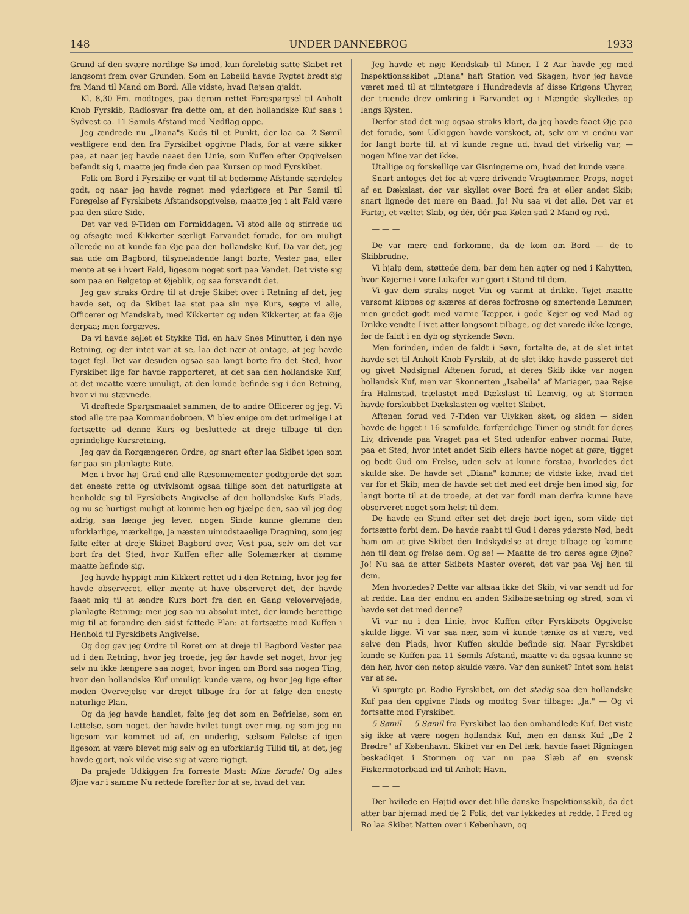148 UNDER DANNEBROG 1933
Grund af den svære nordlige Sø imod, kun foreløbig satte Skibet ret langsomt frem over Grunden. Som en Løbeild havde Rygtet bredt sig fra Mand til Mand om Bord. Alle vidste, hvad Rejsen gjaldt.
Kl. 8,30 Fm. modtoges, paa derom rettet Forespørgsel til Anholt Knob Fyrskib, Radiosvar fra dette om, at den hollandske Kuf saas i Sydvest ca. 11 Sømils Afstand med Nødflag oppe.
Jeg ændrede nu „Diana"s Kuds til et Punkt, der laa ca. 2 Sømil vestligere end den fra Fyrskibet opgivne Plads, for at være sikker paa, at naar jeg havde naaet den Linie, som Kuffen efter Opgivelsen befandt sig i, maatte jeg finde den paa Kursen op mod Fyrskibet.
Folk om Bord i Fyrskibe er vant til at bedømme Afstande særdeles godt, og naar jeg havde regnet med yderligere et Par Sømil til Forøgelse af Fyrskibets Afstandsopgivelse, maatte jeg i alt Fald være paa den sikre Side.
Det var ved 9-Tiden om Formiddagen. Vi stod alle og stirrede ud og afsøgte med Kikkerter særligt Farvandet forude, for om muligt allerede nu at kunde faa Øje paa den hollandske Kuf. Da var det, jeg saa ude om Bagbord, tilsyneladende langt borte, Vester paa, eller mente at se i hvert Fald, ligesom noget sort paa Vandet. Det viste sig som paa en Bølgetop et Øjeblik, og saa forsvandt det.
Jeg gav straks Ordre til at dreje Skibet over i Retning af det, jeg havde set, og da Skibet laa støt paa sin nye Kurs, søgte vi alle, Officerer og Mandskab, med Kikkerter og uden Kikkerter, at faa Øje derpaa; men forgæves.
Da vi havde sejlet et Stykke Tid, en halv Snes Minutter, i den nye Retning, og der intet var at se, laa det nær at antage, at jeg havde taget fejl. Det var desuden ogsaa saa langt borte fra det Sted, hvor Fyrskibet lige før havde rapporteret, at det saa den hollandske Kuf, at det maatte være umuligt, at den kunde befinde sig i den Retning, hvor vi nu stævnede.
Vi drøftede Spørgsmaalet sammen, de to andre Officerer og jeg. Vi stod alle tre paa Kommandobroen. Vi blev enige om det urimelige i at fortsætte ad denne Kurs og besluttede at dreje tilbage til den oprindelige Kursretning.
Jeg gav da Rorgængeren Ordre, og snart efter laa Skibet igen som før paa sin planlagte Rute.
Men i hvor høj Grad end alle Ræsonnementer godtgjorde det som det eneste rette og utvivlsomt ogsaa tillige som det naturligste at henholde sig til Fyrskibets Angivelse af den hollandske Kufs Plads, og nu se hurtigst muligt at komme hen og hjælpe den, saa vil jeg dog aldrig, saa længe jeg lever, nogen Sinde kunne glemme den uforklarlige, mærkelige, ja næsten uimodstaaelige Dragning, som jeg følte efter at dreje Skibet Bagbord over, Vest paa, selv om det var bort fra det Sted, hvor Kuffen efter alle Solemærker at dømme maatte befinde sig.
Jeg havde hyppigt min Kikkert rettet ud i den Retning, hvor jeg før havde observeret, eller mente at have observeret det, der havde faaet mig til at ændre Kurs bort fra den en Gang velovervejede, planlagte Retning; men jeg saa nu absolut intet, der kunde berettige mig til at forandre den sidst fattede Plan: at fortsætte mod Kuffen i Henhold til Fyrskibets Angivelse.
Og dog gav jeg Ordre til Roret om at dreje til Bagbord Vester paa ud i den Retning, hvor jeg troede, jeg før havde set noget, hvor jeg selv nu ikke længere saa noget, hvor ingen om Bord saa nogen Ting, hvor den hollandske Kuf umuligt kunde være, og hvor jeg lige efter moden Overvejelse var drejet tilbage fra for at følge den eneste naturlige Plan.
Og da jeg havde handlet, følte jeg det som en Befrielse, som en Lettelse, som noget, der havde hvilet tungt over mig, og som jeg nu ligesom var kommet ud af, en underlig, sælsom Følelse af igen ligesom at være blevet mig selv og en uforklarlig Tillid til, at det, jeg havde gjort, nok vilde vise sig at være rigtigt.
Da prajede Udkiggen fra forreste Mast: Mine forude! Og alles Øjne var i samme Nu rettede forefter for at se, hvad det var.
Jeg havde et nøje Kendskab til Miner. I 2 Aar havde jeg med Inspektionsskibet „Diana" haft Station ved Skagen, hvor jeg havde været med til at tilintetgøre i Hundredevis af disse Krigens Uhyrer, der truende drev omkring i Farvandet og i Mængde skylledes op langs Kysten.
Derfor stod det mig ogsaa straks klart, da jeg havde faaet Øje paa det forude, som Udkiggen havde varskoet, at, selv om vi endnu var for langt borte til, at vi kunde regne ud, hvad det virkelig var, — nogen Mine var det ikke.
Utallige og forskellige var Gisningerne om, hvad det kunde være.
Snart antoges det for at være drivende Vragtømmer, Props, noget af en Dækslast, der var skyllet over Bord fra et eller andet Skib; snart lignede det mere en Baad. Jo! Nu saa vi det alle. Det var et Fartøj, et væltet Skib, og dér, dér paa Kølen sad 2 Mand og red.
— — —
De var mere end forkomne, da de kom om Bord — de to Skibbrudne.
Vi hjalp dem, støttede dem, bar dem hen agter og ned i Kahytten, hvor Køjerne i vore Lukafer var gjort i Stand til dem.
Vi gav dem straks noget Vin og varmt at drikke. Tøjet maatte varsomt klippes og skæres af deres forfrosne og smertende Lemmer; men gnedet godt med varme Tæpper, i gode Køjer og ved Mad og Drikke vendte Livet atter langsomt tilbage, og det varede ikke længe, før de faldt i en dyb og styrkende Søvn.
Men forinden, inden de faldt i Søvn, fortalte de, at de slet intet havde set til Anholt Knob Fyrskib, at de slet ikke havde passeret det og givet Nødsignal Aftenen forud, at deres Skib ikke var nogen hollandsk Kuf, men var Skonnerten „Isabella" af Mariager, paa Rejse fra Halmstad, trælastet med Dækslast til Lemvig, og at Stormen havde forskubbet Dækslasten og væltet Skibet.
Aftenen forud ved 7-Tiden var Ulykken sket, og siden — siden havde de ligget i 16 samfulde, forfærdelige Timer og stridt for deres Liv, drivende paa Vraget paa et Sted udenfor enhver normal Rute, paa et Sted, hvor intet andet Skib ellers havde noget at gøre, tigget og bedt Gud om Frelse, uden selv at kunne forstaa, hvorledes det skulde ske. De havde set „Diana" komme; de vidste ikke, hvad det var for et Skib; men de havde set det med eet dreje hen imod sig, for langt borte til at de troede, at det var fordi man derfra kunne have observeret noget som helst til dem.
De havde en Stund efter set det dreje bort igen, som vilde det fortsætte forbi dem. De havde raabt til Gud i deres yderste Nød, bedt ham om at give Skibet den Indskydelse at dreje tilbage og komme hen til dem og frelse dem. Og se! — Maatte de tro deres egne Øjne? Jo! Nu saa de atter Skibets Master overet, det var paa Vej hen til dem.
Men hvorledes? Dette var altsaa ikke det Skib, vi var sendt ud for at redde. Laa der endnu en anden Skibsbesætning og stred, som vi havde set det med denne?
Vi var nu i den Linie, hvor Kuffen efter Fyrskibets Opgivelse skulde ligge. Vi var saa nær, som vi kunde tænke os at være, ved selve den Plads, hvor Kuffen skulde befinde sig. Naar Fyrskibet kunde se Kuffen paa 11 Sømils Afstand, maatte vi da ogsaa kunne se den her, hvor den netop skulde være. Var den sunket? Intet som helst var at se.
Vi spurgte pr. Radio Fyrskibet, om det stadig saa den hollandske Kuf paa den opgivne Plads og modtog Svar tilbage: „Ja." — Og vi fortsatte mod Fyrskibet.
5 Sømil — 5 Sømil fra Fyrskibet laa den omhandlede Kuf. Det viste sig ikke at være nogen hollandsk Kuf, men en dansk Kuf „De 2 Brødre" af København. Skibet var en Del læk, havde faaet Rigningen beskadiget i Stormen og var nu paa Slæb af en svensk Fiskermotorbaad ind til Anholt Havn.
— — —
Der hvilede en Højtid over det lille danske Inspektionsskib, da det atter bar hjemad med de 2 Folk, det var lykkedes at redde. I Fred og Ro laa Skibet Natten over i København, og